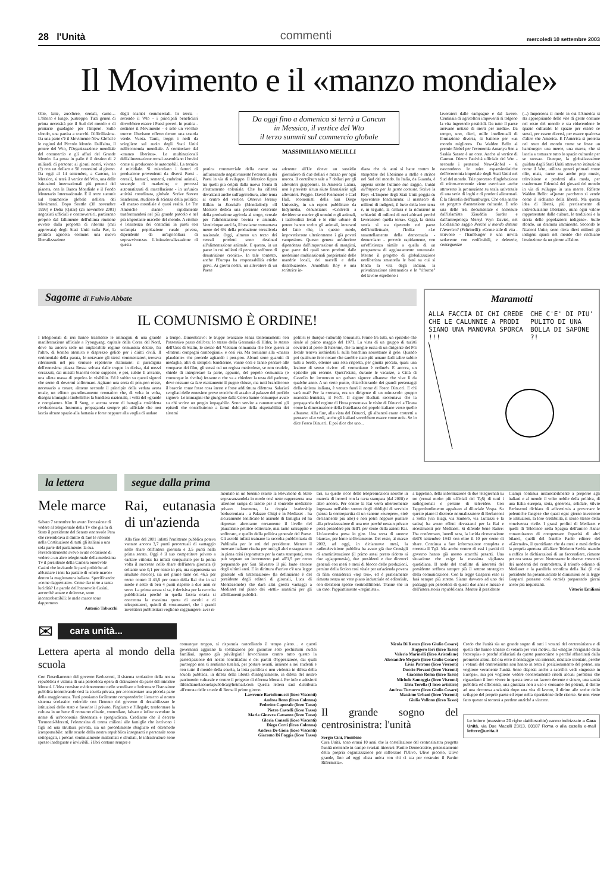28 l'Unità commenti mercoledì 10 settembre 2003
Il Movimento e il «manzo mondiale»
Olio, latte, zucchero, cereali, carne… L'elenco è lungo, purtroppo. Tutti generi di prima necessità per il Sud del mondo e di primario guadagno per l'Impero. Sullo sfondo, una partita a scacchi. Difficilissima. Da una parte c'è il Movimento New-Global e le ragioni del Piccolo Mondo. Dall'altra, il potere del Wto, l'Organizzazione mondiale del commercio e gli affari del Grande Mondo. La posta in palio è il destino di 2 miliardi di persone: ai giorni nostri, vivono (?) con un dollaro e 50 centesimi al giorno. Da oggi al 14 settembre, a Cancun, in Messico, si terrà il vertice del Wto, una delle istituzioni internazionali più potenti del pianeta, con la Banca Mondiale e il Fondo Monetario Internazionale. È il terzo summit sul commercio globale nell'era dei Movimenti. Dopo Seattle (30 novembre 1999) e Doha (Qatar) (26 novembre 2001) negoziati ufficiali e controversici, partiranno proprio dal fallimento dell'ultima riunione ovvero dalla proposta di riforma (mai approvata) degli Stati Uniti sulla Pac, la politica agricola comune: una nuova liberalizzazione
degli scambi commerciali. In teoria - secondo il Wto - i principali beneficiari dovrebbero essere i Paesi poveri. In pratica - sostiene il Movimento - è solo un vecchio trucco: liberismo offerto dentro una scatola verde. Vuota. Tanti, troppi i nodi da sciogliere sul ruolo degli Stati Uniti nell'economia mondiale. A cominciare dal «manzo liberista». Le multinazionali dell'alimentazione ormai assemblano i bovini come si producono le automobili. La tecnica è micidiale. Si miscelano i fattori di produzione provenienti da diversi Paesi - cereali, farmaci, sementi, embrioni animali, strategie di marketing e processi automatizzati di macellazione - in un'unica attività coordinata, globale. Scrive Steven Sanderson, studioso di scienza della politica: «Il manzo mondiale è quasi realtà. Le Tre Americhe stanno rapidamente trasformandosi nel più grande pascolo e nel più importante macello del mondo. A rischio è l'esistenza dei contadini in paesi con un'ampia popolazione rurale povera, dipendente da un'agricoltura di sopravvivenza». L'istituzionalizzazione di questa
Da oggi fino a domenica si terrà a Cancun
in Messico, il vertice del Wto
il terzo summit sul commercio globale
MASSIMILIANO MELILLI
pratica commerciale della carne sta influenzando negativamente l'economia dei Paesi in via di sviluppo. Il Messico figura tra quelli più colpiti dalla nuova forma di sfruttamento coloniale. Che ha riflessi devastanti anche sull'agricoltura, altro tema al centro del vertice. Osserva Jeremy Rifkin in Ecocidio (Mondadori): «Il Messico dedica una porzione crescente della produzione agricola al sorgo, cereale per l'alimentazione bovina e animale. Venticinque anni fa, il bestiame consumava meno del 6% della produzione cerealicola nazionale. Oggi, almeno un terzo dei cereali prodotti sono destinati all'alimentazione animale. E questo, in un paese in cui milioni di persone soffrono di denutrizione cronica». In tale contesto, anche l'Europa ha responsabilità etiche gravi. Ai giorni nostri, un allevatore di un Paese
aderente all'Ue riceve un sussidio giornaliero di due dollari e mezzo per ogni mucca. Il contributo sale a 7 dollari per gli allevatori giapponesi. In America Latina, non è previsto alcun aiuto finanziario agli allevatori. Peggio. David Piementel e Carl Hall, economisti della San Diego Univesity, in un report pubblicato da Indymedia, denunciano: «Costretti a decidere se nutrire gli uomini o gli animali, i latifondisti locali e le élite urbane di potere hanno scelto gli animali, incuranti del fatto che, in questo modo, impoveriscono ulteriormente i già poveri campesinos. Questo genera un'ulteriore dipendenza dall'importazione di mangimi, gran parte dei quali sono prodotti dalle medesime multinazionali proprietarie delle mandrie locali, dei macelli e della distribuzione». Arundhati Roy è una scrittrice in-
diana che da anni si batte contro lo strapotere del liberismo a stelle e strisce nel Sud del mondo. In Italia, da Guanda, è appena uscito l'ultimo suo saggio, Guida all'Impero per la gente comune. Scrive la Roy: «L'Impero degli Stati Uniti poggia su spaventose fondamenta: il massacro di milioni di indigeni, il furto della loro terra e, in seguito, la cattura e la riduzione in schiavitù di milioni di neri africani perché lavorassero quella terra». Oggi, la stessa storia si sta ripetendo nel paese dell'intellettuale, l'India: «Lo smantellamento della democrazia - denunciano - procede rapidamente, con un'efficienza simile a quella di un programma di aggiustamento strutturale. Mentre il progetto di globalizzazione neoliberista smantella le basi su cui si fonda la vita degli indiani, la privatizzazione sistematica e le "riforme" del lavoro espellono i
lavoratori dalle campagne e dal lavoro. Centinaia di agricoltori impoveriti si tolgono la vita ingerendo pesticidi. Da tutto il paese arrivano notizie di morti per inedia». Da tempo, uno, dieci, mille intellettuali di formazione diversa, si battono per «un mondo migliore». Da Walden Bello al premio Nobel per l'economia Amartya Sen a Saskia Sassen è un coro. Anche al vertice di Cancun. Dietro l'attività ufficiale del Wto - secondo i pensatori New-Global - si nascondono le mire espansionistiche dell'economia imperiale degli Stati Uniti nel Sud del mondo. Tale processo d'inglobazione di micro-economie viene esercitato anche attraverso la promozione su scala universale di una serie di loghi e di prodotti alimentari. È la filosofia dell'hamburger. Che cela anche un progetto d'annessione culturale. È solo una delle tesi documentate e sostenute dall'islamista Ziauddin Sardar e dall'antropologa Merryl Wyn Davies, nel lucidissimo saggio Perché il mondo detesta l'America? (Feltrinelli): «Come stile di vita - scrivono - l'hamburger è una novità seducente con verificabili, e deleterie, conseguenze
(...) Impersona il modo in cui l'America si sta appropriando delle vite di gente comune nel resto del mondo e sta riducendone lo spazio culturale: lo spazio per essere se stessi, per essere diversi, per essere qualcosa d'altro che America. E l'America si proietta nel resto del mondo come se fosse un hamburger: una merce, una marca, che si lancia a catturare tutto lo spazio culturale per se stessa». Dunque, la globalizzazione guidata dagli Stati Uniti attraverso istituzioni come il Wto, utilizza generi primari come olio, mais, carne ma anche pop music, televisione e prodotti alla moda, per trasformare l'identità dei giovani del mondo in via di sviluppo in una merce. Riflette Walden Bello: «Questo pacchetto si vende come il richiamo della libertà. Ma questa idea di libertà, più precisamente di individualismo libertario, mina ogni valore rappresentato dalle culture, le tradizioni e la storia delle popolazioni indigene». Sullo sfondo, un dramma imminente. Secondo le Nazioni Unite, sono circa dieci milioni gli indigeni sparsi nel mondo che rischiano l'estinzione da un giorno all'altro.
Sagome di Fulvio Abbate
IL COMUNISMO È ORDINE!
I telegiornali di ieri hanno trasmesso le immagini di una grande manifestazione ufficiale a Pyongyang, capitale della Corea del Nord, dove ha ancora sede un implacabile regime comunista dotato, fra l'altro, di bomba atomica e disprezzo gelido per i diritti civili. Il cerimoniale della parata, lo notavano gli stessi commentatori, trovava riferimenti nel più comune repertorio staliniano: il paradigma dell'ennesima piazza Rossa solcata dalle truppe in divisa, dai mezzi corazzati, dai missili bianchi come supposte, e poi, subito lì accanto, una «lieta massa di popolo» in visibilio. Ed è subito su questi signori che sento di dovermi soffermare. Agitano una sorta di pon-pon rosso, necessario a creare, almeno secondo il principio della veduta aerea totale, un effetto grandiosamente cromatico che, di volta in volta, disegna immagini simboliche: la bandiera nazionale, i volti del «grande e compianto» Kim Il Sung, e ancora scene di battaglia cosiddetta rivoluzionaria. Insomma, propaganda sempre più ufficiale che non lascia alcuno spazio alla fantasia e forse neppure alla voglia di andare
a tempo. Dimenticavo: le truppe avanzano senza tentennamenti con l'ossessivo passo dell'oca: lo stesso della Germania di Hitler, lo stesso dell'Urss di Stalin, lo stesso del Vietnam comunista che fece guerra ai «fraterni compagni cambogiani», e così via. Ma torniamo alla «massa plaudente» che procede agitando i pon-pon. Alcuni sono guarniti di medaglie, altri di semplici bandierine, vanno così e fanno pensare alle comparse dei film, gli stessi cui un regista meticoloso, se non crudele, chiede di interpretare la parte, appunto, del popolo comunista (o comunque in rivolta) festante o che va a chiedere la testa del padrone, dove nessuno sa fare esattamente il pugno chiuso, ma tutti brandiscono il braccio come fosse cosa inerte e forse addirittura difettosa. Salariati svogliati delle ennesime prove tecniche di assalto al palazzo del perfido signore. Le immagini che giungono dalla Corea hanno comunque avuto su chi scrive un pregio impagabile. Sono servite a rammentarmi gli episodi che contribuirono a farmi dubitare della rispettabilità dei sistemi
politici (e dunque culturali) comunisti. Primo fra tutti, un episodio che risale al primo maggio del 1971. La vista di un gruppo di turisti sovietici al porto di Palermo, che la moglie russa di un dirigente del Pci locale teneva inchiodati lì sulla banchina nonostante il gelo. Quando poi qualcuno fece notare che sarebbe stato più umano farli salire subito tutti a bordo, ottenne una sola risposta, per giunta piccata, quasi una lezione di senso civico: «Il comunismo è ordine!» E ancora, un episodio più recente. Quest'estate, durante le vacanze, a Città di Castello ho incontrato un garbato signore albanese che vive lì da qualche anno. A un certo punto, chiacchierando dei grandi personaggi della sinistra italiana, è venuto fuori il nome di Fosco Dinucci. E chi sarà mai? Per la cronaca, era un dirigente di un minuscolo gruppo marxista-leninista, il Pcd'I. Il signor Bushati raccontava che la propaganda del regime di Hoxa presentava le visite di Dinucci a Tirana come la dimostrazione della fratellanza del popolo italiano verso quello albanese. Alla fine, alla vista del Dinucci, gli albanesi erano costretti a pensare: «Lo vedi, anche gli italiani vorrebbero essere come noi». Se lo dice Fosco Dinucci. E poi dice che uno...
Maramotti
ALLA FACCIA DI CHI CREDE CHE LE CALUNNIE A PRODI SIANO UNA MANOVRA SPORCA !!!
CHE C'E' DI PIU' PULITO DI UNA BOLLA DI SAPONE ?!
la lettera
Mele marce
Sabato 7 settembre ho avuto l'occasione di vedere al telegiornale della Tv che già fu di Stato il presidente del Senato onorevole Pera che rivendicava il diritto di fare le riforme nella Costituzione di tutti gli italiani a una sola parte del parlamento: la sua. Precedentemente avevo avuto occasione di vedere a un altro telegiornale della medesima Tv il presidente della Camera onorevole Casini che invitando le parti politiche ad abbassare i toni ha parlato di «mele marce» dentro la magistratura italiana. Specificando: «come dappertutto». Come dar torto a tanta lucidità? Le parole dell'onorevole Casini, ancorché amare e dolorose, sono incontrobattibili: le mele marce sono dappertutto.
Antonio Tabucchi
segue dalla prima
Rai, eutanasia di un'azienda
Alla fine del 2001 infatti l'emittente pubblica poteva vantare ancora 3,7 punti percentuali di vantaggio nello share dell'intera giornata e 3,5 punti nella prima serata. Oggi è il suo competitore privato a cantare vittoria: ha infatti conquistato per la prima volta il successo nello share dell'intera giornata (è soltanto uno 0,1 per cento in più, ma rappresenta un risultato storico), sia nel prime time col 46,5 per cento contro il 43,5 per cento della Rai che in tal modo è sotto di ben 4 punti rispetto a due anni or sono. La prima serata si sa, è decisiva per la raccolta pubblicitaria perché in quella fascia oraria si concentra la massima quota di ascolti e di telespettatori, quindi di consumatori, che i grandi investitori pubblicitari vogliono raggiungere: aver ri-
montato in un biennio scarso la televisione di Stato sopravanzandola in modo così netto rappresenta una ulteriore rampa di lancio per il controllo mediatico privato. Insomma, la doppia leadership berlusconiana - a Palazzo Chigi e in Mediaset - ha sicuramente tonificato le aziende di famiglia ed ha depresso altrettanto certamente il livello del pluralismo politico-editoriale, mai tanto rattrappito e soffocato, e quello della politica generale del Paese. Gli ascolti infatti trainano la raccolta pubblicitaria di Publitalia per le reti del presidente. Mentre il mercato italiano risulta per tutti gli altri o stagnante o in piena crisi (soprattutto per la carta stampata), essa può segnare un incremento pari all'1,5 per cento preparando per San Silvestro il più lauto cenone degli ultimi anni. E in dirittura d'arrivo c'è una legge generale «di sistemazione» (la definizione è del presidente degli editori di giornali, Luca di Montezemolo) che darà altri grossi vantaggi a Mediaset sul piano dei «tetti» massimi per gli affollamenti pubblici-
tari, su quello ricco delle telepromozioni nonché in materia di incroci con la carta stampata (dal 2008) e altro ancora. Per contro la Rai verrà ulteriormente ingessata nell'abito stretto degli obblighi di servizio (senza la contropartita di un canone «europeo», cioè decisamente più alto) e non potrà neppure puntare alla privatizzazione di una rete perché nessun privato potrà possedere più dell'1 per cento della azioni Rai. Un'autentica presa in giro. Una sorta di «morte bianca», per lento soffocamento. Del resto, al marzo 2002, ad oggi, in diciannove mesi, la radiotelevisione pubblica ha avuto già due Consigli di amministrazione (il primo assai presto ridotto ai due «giapponesi»), due presidenti e due direttori generali con mesi e mesi di blocco delle produzioni, persino della fiction così vitale per un'azienda povera di film considerati «top ten», ed è praticamente rimasta senza un vero piano industriale ed editoriale, con decisioni spesso contraddittorie. Tranne che in un caso: l'appiattimento «regimista»,
a tappetino, della informazione di due telegiornali su tre (ormai molto più ufficiali del Tg5) di tutti i radiogiornali e persino di televideo. Con l'approfondimento appaltato al diluviale Vespa. Su questo piano il discorso normalizzatore di Berlusconi a Sofia (via Biagi, via Santoro, via Luttazzi e la satira) ha avuto effetti devastanti per la Rai e ricostituenti per Mediaset. Si difende bene Raitre: l'ha confermato, lunedì sera, la lucida ricostruzione dell'8 settembre 1943 con oltre il 10 per cento di share. Continua a fare informazione completa e corretta il Tg3. Ma anche contro di essi i partiti di governo hanno già mosso attacchi pesanti. Una situazione che esige la massima vigilanza quotidiana. Il nodo del conflitto di interessi del presidente soffoca sempre più il settore strategico della comunicazione. Con la legge Gasparri esso si farà sempre più stretto. Siamo davvero ad uno dei passaggi più pericolosi di questi due anni e mezzo e dell'intera storia repubblicana. Mentre il presidente
Ciampi continua instancabilmente a proporre agli italiani e al mondo il volto nobile della politica, di una Italia europea, seria, generosa, solidale, Silvio Berlusconi dichiara di «divertirsi» a provocare le polemiche fangose che quasi ogni giorno investono le istituzioni, la loro credibilità, il senso stesso della convivenza civile. I grassi profitti di Mediaset e quelli di Telecinco nella Spagna dell'amico Aznar consentiranno di compensare l'opacità di altri bilanci, quelli del fratello Paolo editore del «Giornale», il quotidiano che da mesi e mesi dedica la propria apertura all'affare Telekom Serbia usando a raffica le dichiarazioni di un faccendiere, rimaste per ora senza prove. Nonostante le riserve crescenti dei moderati del centrodestra, il trionfo odierno di Mediaset e la parallela sconfitta della Rai (il cui presidente ha preannunciato le dimissioni se la legge Gasparri passasse così com'è) preparando giorni ancor più inquietanti.
Vittorio Emiliani
✉ cara unità...
Lettera aperta al mondo della scuola
Con l'insediamento del governo Berlusconi, il sistema scolastico della nostra repubblica è vittima di una pericolosa opera di distruzione da parte del ministro Moratti. L'idea consiste evidentemente nello screditare e boicottare l'istruzione pubblica incentivando così la scuola privata, per accontentare una piccola parte della maggioranza. Tutti possiamo facilmente comprenderlo: l'attacco al nostro sistema scolastico coincide con l'intento del governo di destabilizzare le istituzioni dello stato e favorire il privato, l'ingiusto e l'illegale; trasformare la cultura in un bene di consumo elitario, controllato, falsato e infine svenduto in nome di un'economia dissennata e spregiudicata. Crediamo che il decreto Tremonti-Moratti, l'elemosina di trenta milioni alle famiglie che iscrivono i figli ad una struttura privata, sia un procedimento sbagliato ed oltremodo irresponsabile: nelle scuole della nostra repubblica insegnanti e personale sono sottopagati, i precari continuamente maltrattati e sfruttati, le infrastrutture sono spesso inadeguate e invivibili, i libri costano sempre e
comunque troppo, si risparmia cancellando il tempo pieno… e questi governanti aggirano la costituzione per garantire solo pochissimi nuclei familiari, spesso già privilegiati! Invochiamo contro tutto questo la partecipazione dei nostri concittadini e dei partiti d'opposizione, dai quali purtroppo non ci sentiamo tutelati, per portare avanti, insieme a noi studenti e con tutto il mondo della scuola, la lotta pacifica e non violenta in difesa della scuola pubblica, in difesa della libertà d'insegnamento, in difesa del nostro patrimonio culturale e contro il progetto di riforma Moratti. Per info e adesioni difendiamolascuolapubblica@hotmail.com Questa lettera sarà distribuita all'entrata delle scuole di Roma il primo giorno.
Lawrence Bartolomucci (liceo Visconti)
Andrea Bono (liceo Colonna)
Federico Caporale (liceo Tasso)
Pietro Castelli (liceo Tasso)
Maria Ginevra Cattaneo (liceo Tasso)
Gloria Consoli (liceo Visconti)
Diego Corti (liceo Colonna)
Andrea De Gioia (liceo Visconti)
Giacomo Di Foggia (liceo Tasso)
Nicola Di Renzo (liceo Giulio Cesare)
Ruggero Iori (liceo Tasso)
Valerio Marinelli (liceo Aristofane)
Alessandro Megaro (liceo Giulio Cesare)
Livia Patrono (liceo Visconti)
Duccio Piovani (liceo Visconti)
Giacomo Roma (liceo Tasso)
Michele Samoggia (liceo Visconti)
Elisa Torella (I liceo artistico)
Andrea Turturro (liceo Giulio Cesare)
Massimo Urbani (liceo Visconti)
Giulia Vollono (liceo Tasso)
Il grande sogno del centrosinistra: l'unità
Sergio Cini, Piombino
Cara Unità, sono ormai 10 anni che la costellazione del centrosinistra progetta l'unità mettendo in campo svariati itinerari: Partito Democratico, potenziamento della propria organizzazione per rafforzare l'Ulivo, Ulivo piccolo, Ulivo grande, fino ad oggi «lista unica con chi ci sta per costruire il Partito Riformista».
Credo che l'unità sia un grande sogno di tutti i votanti del centrosinistra e di quelli che hanno smesso di votarla per vari motivi, dal «meglio l'originale della fotocopia» o perché sfiduciati da queste pantomime o perché affascinati dalla promesse altrui. Ed ora ecco il sondaggio via internet, risultato scontato, perché i votanti del centrosinistra non hanno in testa il posizionamento del potere, ma vogliono veramente l'unità. Sono disposti anche a sacrifici vedi «ingresso in Europa», ma poi vogliono vedere concretamente risolti alcuni problemi che riguardano il loro vivere in questa terra: un lavoro decente e sicuro, una sanità pubblica ed efficiente, una giustizia non a uso e consumo dei potenti, il diritto ad una decorosa anzianità dopo una vita di lavoro, il diritto alle scelte dello sviluppo del proprio paese ed equo nella ripartizione delle risorse. Se non viene fatto questo si tornerà a perdere anziché a vincere.
Le lettere (massimo 20 righe dattiloscritte) vanno indirizzate a Cara Unità, via Due Macelli 23/13, 00187 Roma o alla casella e-mail lettere@unita.it